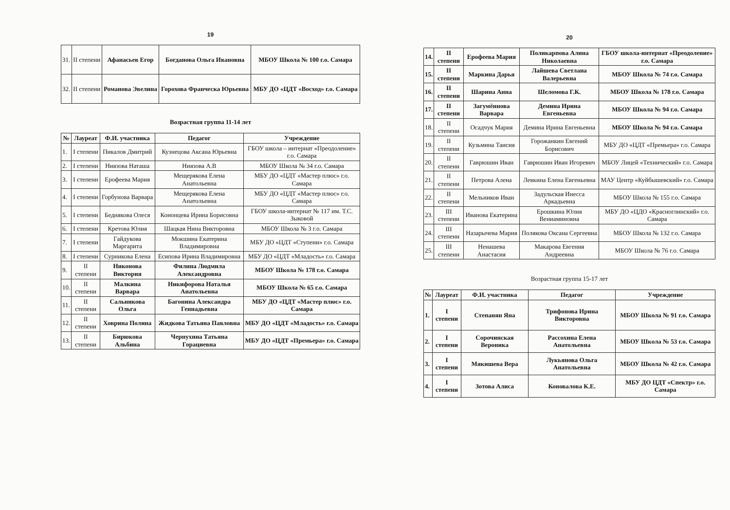19
| 31. | II степени | Афанасьев Егор | Богданова Ольга Ивановна | МБОУ Школа № 100 г.о. Самара |
| 32. | II степени | Романова Эвелина | Горохова Франческа Юрьевна | МБУ ДО «ЦДТ «Восход» г.о. Самара |
Возрастная группа 11-14 лет
| № | Лауреат | Ф.И. участника | Педагог | Учреждение |
| --- | --- | --- | --- | --- |
| 1. | I степени | Пикалов Дмитрий | Кузнецова Аксана Юрьевна | ГБОУ школа – интернат «Преодоление» г.о. Самара |
| 2. | I степени | Ниязова Наташа | Ниязова А.В | МБОУ Школа № 34 г.о. Самара |
| 3. | I степени | Ерофеева Мария | Мещерякова Елена Анатольевна | МБУ ДО «ЦДТ «Мастер плюс» г.о. Самара |
| 4. | I степени | Горбунова Варвара | Мещерякова Елена Анатольевна | МБУ ДО «ЦДТ «Мастер плюс» г.о. Самара |
| 5. | I степени | Беднякова Олеся | Кононцева Ирина Борисовна | ГБОУ школа-интернат № 117 им. Т.С. Зыковой |
| 6. | I степени | Кретова Юлия | Шацкая Нина Викторовна | МБОУ Школа № 3 г.о. Самара |
| 7. | I степени | Гайдукова Маргарита | Мокшина Екатерина Владимировна | МБУ ДО «ЦДТ «Ступени» г.о. Самара |
| 8. | I степени | Сурникова Елена | Есипова Ирина Владимировна | МБУ ДО «ЦДТ «Младость» г.о. Самара |
| 9. | II степени | Никонова Виктория | Филина Людмила Александровна | МБОУ Школа № 178 г.о. Самара |
| 10. | II степени | Малкина Варвара | Никифорова Наталья Анатольевна | МБОУ Школа № 65 г.о. Самара |
| 11. | II степени | Сальникова Ольга | Багонина Александра Геннадьевна | МБУ ДО «ЦДТ «Мастер плюс» г.о. Самара |
| 12. | II степени | Ховрина Полина | Жидкова Татьяна Павловна | МБУ ДО «ЦДТ «Младость» г.о. Самара |
| 13. | II степени | Бирюкова Альбина | Чернухина Татьяна Горациевна | МБУ ДО «ЦДТ «Премьера» г.о. Самара |
20
| 14. | II степени | Ерофеева Мария | Поликарпова Алина Николаевна | ГБОУ школа-интернат «Преодоление» г.о. Самара |
| 15. | II степени | Маркина Дарья | Лайшева Светлана Валерьевна | МБОУ Школа № 74 г.о. Самара |
| 16. | II степени | Шарина Анна | Шеломова Г.К. | МБОУ Школа № 178 г.о. Самара |
| 17. | II степени | Загумённова Варвара | Демина Ирина Евгеньевна | МБОУ Школа № 94 г.о. Самара |
| 18. | II степени | Осадчук Мария | Демина Ирина Евгеньевна | МБОУ Школа № 94 г.о. Самара |
| 19. | II степени | Кузьмина Таисия | Горожанкин Евгений Борисович | МБУ ДО «ЦДТ «Премьера» г.о. Самара |
| 20. | II степени | Гаврюшин Иван | Гаврюшин Иван Игоревич | МБОУ Лицей «Технический» г.о. Самара |
| 21. | II степени | Петрова Алена | Левкина Елена Евгеньевна | МАУ Центр «Куйбышевский» г.о. Самара |
| 22. | II степени | Мельников Иван | Задульская Инесса Аркадьевна | МБОУ Школа № 155 г.о. Самара |
| 23. | III степени | Иванова Екатерина | Ерошкина Юлия Вениаминовна | МБУ ДО «ЦДО «Красноглинский» г.о. Самара |
| 24. | III степени | Назарычева Мария | Полякова Оксана Сергеевна | МБОУ Школа № 132 г.о. Самара |
| 25. | III степени | Ненашева Анастасия | Макарова Евгения Андреевна | МБОУ Школа № 76 г.о. Самара |
Возрастная группа 15-17 лет
| № | Лауреат | Ф.И. участника | Педагог | Учреждение |
| --- | --- | --- | --- | --- |
| 1. | I степени | Степанян Яна | Трифонова Ирина Викторовна | МБОУ Школа № 91 г.о. Самара |
| 2. | I степени | Сорочинская Вероника | Рассохина Елена Анатольевна | МБОУ Школа № 53 г.о. Самара |
| 3. | I степени | Мякишева Вера | Лукьянова Ольга Анатольевна | МБОУ Школа № 42 г.о. Самара |
| 4. | I степени | Зотова Алиса | Коновалова К.Е. | МБУ ДО ЦДТ «Спектр» г.о. Самара |